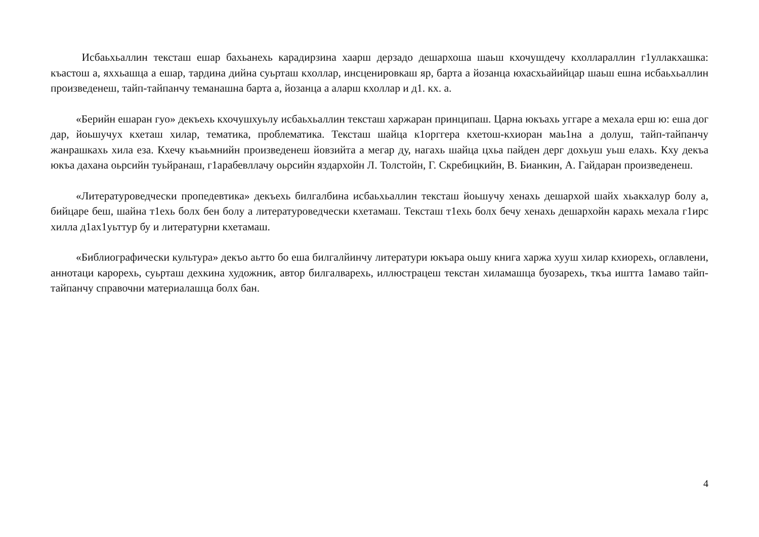Исбаьхьаллин тексташ ешар бахьанехь карадирзина хаарш дерзадо дешархоша шаьш кхочушдечу кхоллараллин г1уллакхашка: къастош а, яххьашца а ешар, тардина дийна суьрташ кхоллар, инсценировкаш яр, барта а йозанца юхасхьайийцар шаьш ешна исбаьхьаллин произведенеш, тайп-тайпанчу теманашна барта а, йозанца а аларш кхоллар и д1. кх. а.
«Берийн ешаран гуо» декъехь кхочушхуьлу исбаьхьаллин тексташ харжаран принципаш. Царна юкъахь уггаре а мехала ерш ю: еша дог дар, йоьшучух кхеташ хилар, тематика, проблематика. Тексташ шайца к1орггера кхетош-кхиоран маь1на а долуш, тайп-тайпанчу жанрашкахь хила еза. Кхечу къаьмнийн произведенеш йовзийта а мегар ду, нагахь шайца цхьа пайден дерг дохьуш уьш елахь. Кху декъа юкъа дахана оьрсийн туьйранаш, г1арабевллачу оьрсийн яздархойн Л. Толстойн, Г. Скребицкийн, В. Бианкин, А. Гайдаран произведенеш.
«Литературоведчески пропедевтика» декъехь билгалбина исбаьхьаллин тексташ йоьшучу хенахь дешархой шайх хьакхалур болу а, бийцаре беш, шайна т1ехь болх бен болу а литературоведчески кхетамаш. Тексташ т1ехь болх бечу хенахь дешархойн карахь мехала г1ирс хилла д1ах1уьттур бу и литературни кхетамаш.
«Библиографически культура» декъо аьтто бо еша билгалйинчу литератури юкъара оьшу книга харжа хууш хилар кхиорехь, оглавлени, аннотаци карорехь, суьрташ дехкина художник, автор билгалварехь, иллюстрацеш текстан хиламашца буозарехь, ткъа иштта 1амаво тайп-тайпанчу справочни материалашца болх бан.
4